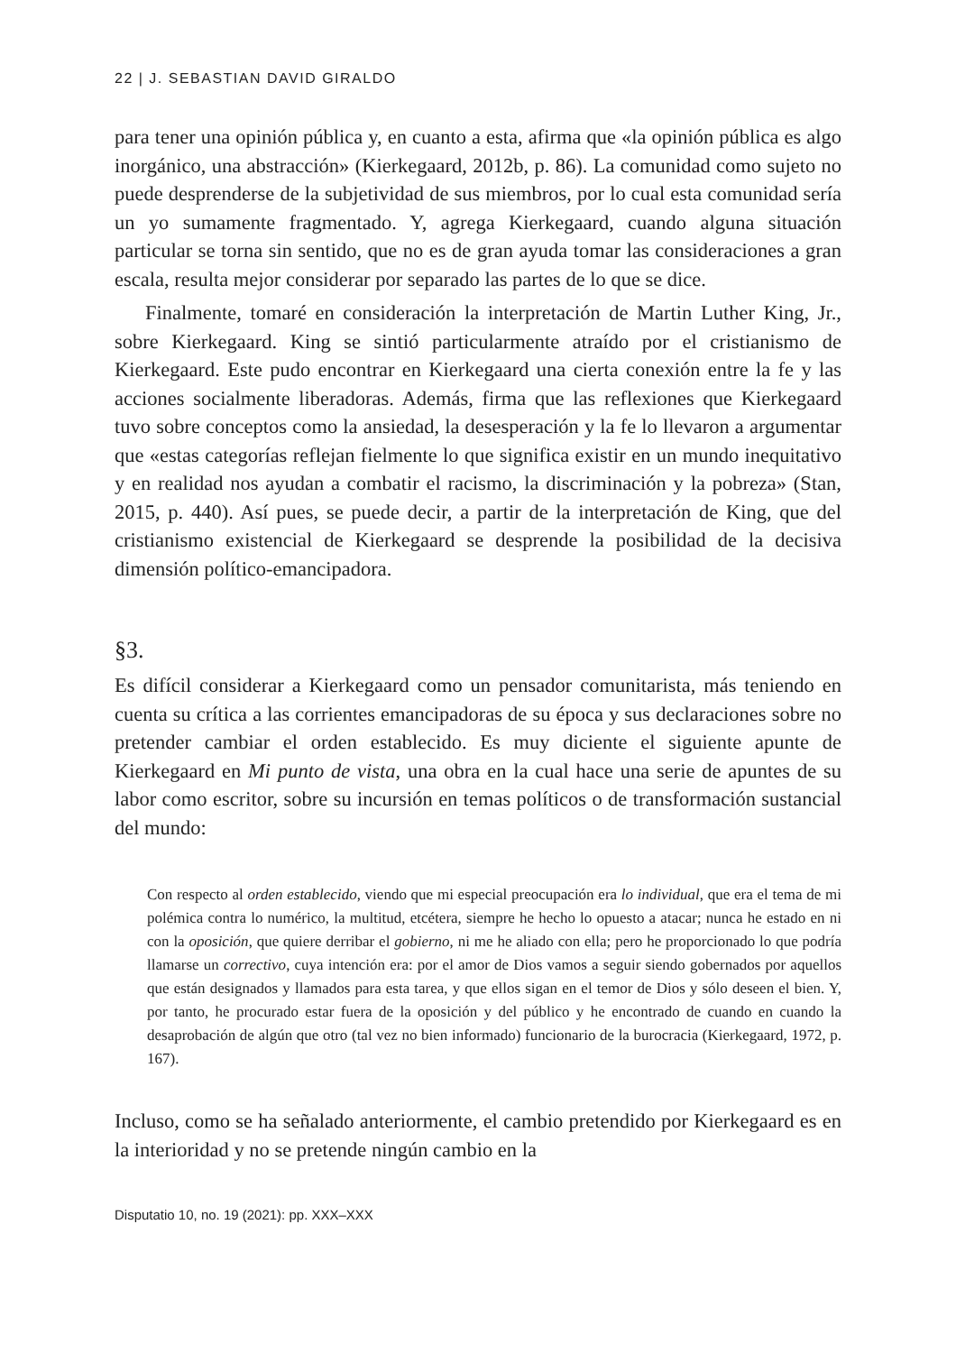22 | J. SEBASTIAN DAVID GIRALDO
para tener una opinión pública y, en cuanto a esta, afirma que «la opinión pública es algo inorgánico, una abstracción» (Kierkegaard, 2012b, p. 86). La comunidad como sujeto no puede desprenderse de la subjetividad de sus miembros, por lo cual esta comunidad sería un yo sumamente fragmentado. Y, agrega Kierkegaard, cuando alguna situación particular se torna sin sentido, que no es de gran ayuda tomar las consideraciones a gran escala, resulta mejor considerar por separado las partes de lo que se dice.
Finalmente, tomaré en consideración la interpretación de Martin Luther King, Jr., sobre Kierkegaard. King se sintió particularmente atraído por el cristianismo de Kierkegaard. Este pudo encontrar en Kierkegaard una cierta conexión entre la fe y las acciones socialmente liberadoras. Además, firma que las reflexiones que Kierkegaard tuvo sobre conceptos como la ansiedad, la desesperación y la fe lo llevaron a argumentar que «estas categorías reflejan fielmente lo que significa existir en un mundo inequitativo y en realidad nos ayudan a combatir el racismo, la discriminación y la pobreza» (Stan, 2015, p. 440). Así pues, se puede decir, a partir de la interpretación de King, que del cristianismo existencial de Kierkegaard se desprende la posibilidad de la decisiva dimensión político-emancipadora.
§3.
Es difícil considerar a Kierkegaard como un pensador comunitarista, más teniendo en cuenta su crítica a las corrientes emancipadoras de su época y sus declaraciones sobre no pretender cambiar el orden establecido. Es muy diciente el siguiente apunte de Kierkegaard en Mi punto de vista, una obra en la cual hace una serie de apuntes de su labor como escritor, sobre su incursión en temas políticos o de transformación sustancial del mundo:
Con respecto al orden establecido, viendo que mi especial preocupación era lo individual, que era el tema de mi polémica contra lo numérico, la multitud, etcétera, siempre he hecho lo opuesto a atacar; nunca he estado en ni con la oposición, que quiere derribar el gobierno, ni me he aliado con ella; pero he proporcionado lo que podría llamarse un correctivo, cuya intención era: por el amor de Dios vamos a seguir siendo gobernados por aquellos que están designados y llamados para esta tarea, y que ellos sigan en el temor de Dios y sólo deseen el bien. Y, por tanto, he procurado estar fuera de la oposición y del público y he encontrado de cuando en cuando la desaprobación de algún que otro (tal vez no bien informado) funcionario de la burocracia (Kierkegaard, 1972, p. 167).
Incluso, como se ha señalado anteriormente, el cambio pretendido por Kierkegaard es en la interioridad y no se pretende ningún cambio en la
Disputatio 10, no. 19 (2021): pp. XXX–XXX